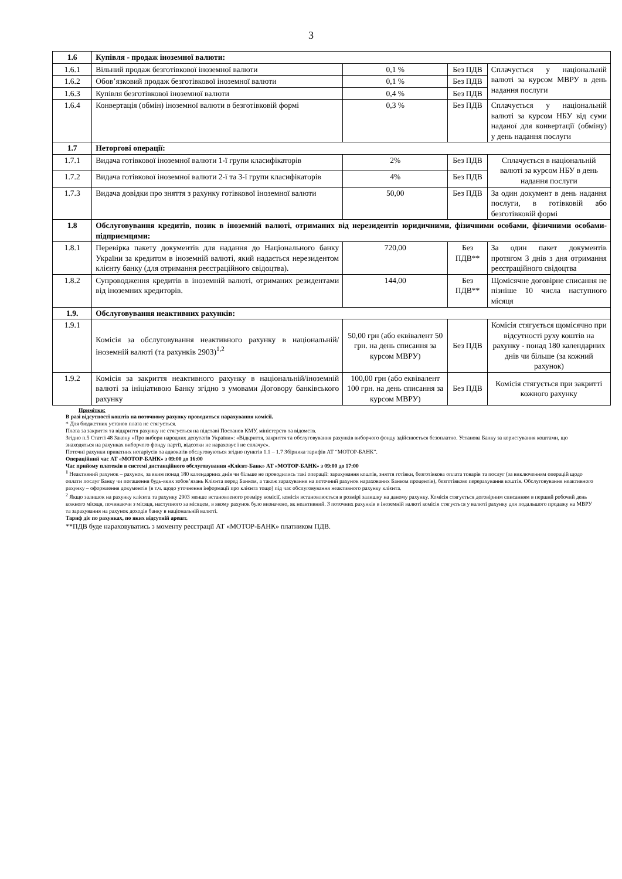3
| 1.6 | Купівля - продаж іноземної валюти: | | | |
| 1.6.1 | Вільний продаж безготівкової іноземної валюти | 0,1 % | Без ПДВ | Сплачується у національній валюті за курсом МВРУ в день надання послуги |
| 1.6.2 | Обов’язковий продаж безготівкової іноземної валюти | 0,1 % | Без ПДВ | |
| 1.6.3 | Купівля безготівкової іноземної валюти | 0,4 % | Без ПДВ | |
| 1.6.4 | Конвертація (обмін) іноземної валюти в безготівковій формі | 0,3 % | Без ПДВ | Сплачується у національній валюті за курсом НБУ від суми наданої для конвертації (обміну) у день надання послуги |
| 1.7 | Неторгові операції: | | | |
| 1.7.1 | Видача готівкової іноземної валюти 1-ї групи класифікаторів | 2% | Без ПДВ | Сплачується в національній валюті за курсом НБУ в день надання послуги |
| 1.7.2 | Видача готівкової іноземної валюти 2-ї та 3-ї групи класифікаторів | 4% | Без ПДВ | |
| 1.7.3 | Видача довідки про зняття з рахунку готівкової іноземної валюти | 50,00 | Без ПДВ | За один документ в день надання послуги, в готівковій або безготівковій формі |
| 1.8 | Обслуговування кредитів, позик в іноземній валюті, отриманих від нерезидентів юридичними, фізичними особами, фізичними особами-підприємцями: | | | |
| 1.8.1 | Перевірка пакету документів для надання до Національного банку України за кредитом в іноземній валюті, який надається нерезидентом клієнту банку (для отримання реєстраційного свідоцтва). | 720,00 | Без ПДВ** | За один пакет документів протягом 3 днів з дня отримання реєстраційного свідоцтва |
| 1.8.2 | Супроводження кредитів в іноземній валюті, отриманих резидентами від іноземних кредиторів. | 144,00 | Без ПДВ** | Щомісячне договірне списання не пізніше 10 числа наступного місяця |
| 1.9. | Обслуговування неактивних рахунків: | | | |
| 1.9.1 | Комісія за обслуговування неактивного рахунку в національній/іноземній валюті (та рахунків 2903)<sup>1,2</sup> | 50,00 грн (або еквівалент 50 грн. на день списання за курсом МВРУ) | Без ПДВ | Комісія стягується щомісячно при відсутності руху коштів на рахунку - понад 180 календарних днів чи більше (за кожний рахунок) |
| 1.9.2 | Комісія за закриття неактивного рахунку в національній/іноземній валюті за ініціативою Банку згідно з умовами Договору банківського рахунку | 100,00 грн (або еквівалент 100 грн. на день списання за курсом МВРУ) | Без ПДВ | Комісія стягується при закритті кожного рахунку |
Примітки:
В разі відсутності коштів на поточному рахунку проводиться нарахування комісії.
* Для бюджетних установ плата не стягується.
Плата за закриття та відкриття рахунку не стягується на підставі Постанов КМУ, міністерств та відомств.
Згідно п.5 Статті 48 Закону «Про вибори народних депутатів України»: «Відкриття, закриття та обслуговування рахунків виборчого фонду здійснюється безоплатно. Установа Банку за користування коштами, що знаходяться на рахунках виборчого фонду партії, відсотки не нараховує і не сплачує».
Поточні рахунки приватних нотаріусів та адвокатів обслуговуються згідно пунктів 1.1 – 1.7 Збірника тарифів АТ “МОТОР-БАНК”.
Операційний час АТ «МОТОР-БАНК» з 09:00 до 16:00
Час прийому платежів в системі дистанційного обслуговування «Клієнт-Банк» АТ «МОТОР-БАНК» з 09:00 до 17:00
<sup>1</sup> Неактивний рахунок – рахунок, за яким понад 180 календарних днів чи більше не проводились такі операції: зарахування коштів, зняття готівки, безготівкова оплата товарів та послуг (за виключенням операцій щодо оплати послуг Банку чи погашення будь-яких зобов’язань Клієнта перед Банком, а також зарахування на поточний рахунок нарахованих Банком процентів), безготівкове перерахування коштів. Обслуговування неактивного рахунку – оформлення документів (в т.ч. щодо уточнення інформації про клієнта тощо) під час обслуговування неактивного рахунку клієнта.
<sup>2</sup> Якщо залишок на рахунку клієнта та рахунку 2903 менше встановленого розміру комісії, комісія встановлюється в розмірі залишку на даному рахунку. Комісія стягується договірним списанням в перший робочий день кожного місяця, починаючи з місяця, наступного за місяцем, в якому рахунок було визначено, як неактивний. З поточних рахунків в іноземній валюті комісія стягується у валюті рахунку для подальшого продажу на МВРУ та зарахування на рахунок доходів банку в національній валюті.
Тариф діє по рахунках, по яких відсутній арешт.
**ПДВ буде нараховуватись з моменту реєстрації АТ «МОТОР-БАНК» платником ПДВ.